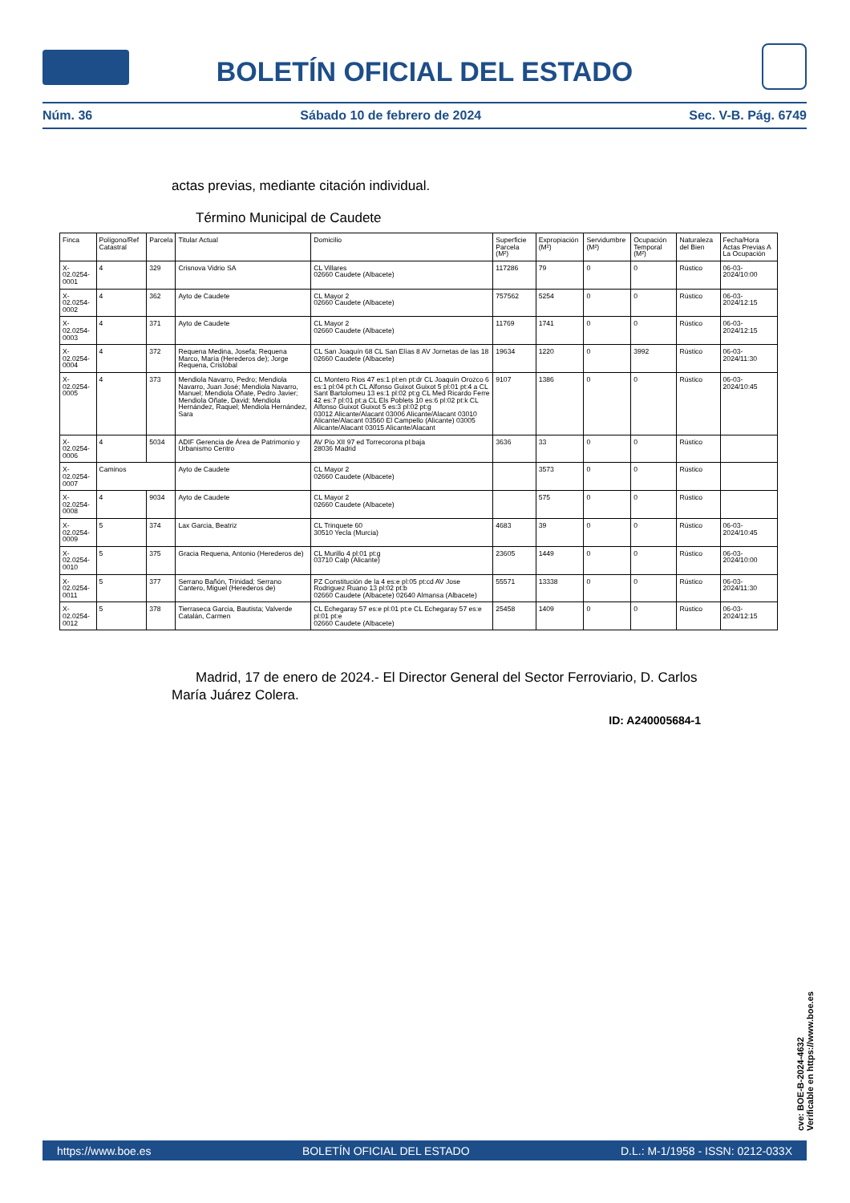BOLETÍN OFICIAL DEL ESTADO
Núm. 36 Sábado 10 de febrero de 2024 Sec. V-B. Pág. 6749
actas previas, mediante citación individual.
Término Municipal de Caudete
| Finca | Polígono/Ref Catastral | Parcela | Titular Actual | Domicilio | Superficie Parcela (M²) | Expropiación (M²) | Servidumbre (M²) | Ocupación Temporal (M²) | Naturaleza del Bien | Fecha/Hora Actas Previas A La Ocupación |
| --- | --- | --- | --- | --- | --- | --- | --- | --- | --- | --- |
| X-02.0254-0001 | 4 | 329 | Crisnova Vidrio SA | CL Villares 02660 Caudete (Albacete) | 117286 | 79 | 0 | 0 | Rústico | 06-03-2024/10:00 |
| X-02.0254-0002 | 4 | 362 | Ayto de Caudete | CL Mayor 2 02660 Caudete (Albacete) | 757562 | 5254 | 0 | 0 | Rústico | 06-03-2024/12:15 |
| X-02.0254-0003 | 4 | 371 | Ayto de Caudete | CL Mayor 2 02660 Caudete (Albacete) | 11769 | 1741 | 0 | 0 | Rústico | 06-03-2024/12:15 |
| X-02.0254-0004 | 4 | 372 | Requena Medina, Josefa; Requena Marco, María (Herederos de); Jorge Requena, Cristóbal | CL San Joaquín 68 CL San Elías 8 AV Jornetas de las 18 02660 Caudete (Albacete) | 19634 | 1220 | 0 | 3992 | Rústico | 06-03-2024/11:30 |
| X-02.0254-0005 | 4 | 373 | Mendiola Navarro, Pedro; Mendiola Navarro, Juan José; Mendiola Navarro, Manuel; Mendiola Oñate, Pedro Javier; Mendiola Oñate, David; Mendiola Hernández, Raquel; Mendiola Hernández, Sara | CL Montero Rios 47 es:1 pl:en pt:dr CL Joaquín Orozco 6 es:1 pl:04 pt:h CL Alfonso Guixot Guixot 5 pl:01 pt:4 a CL Sant Bartolomeu 13 es:1 pl:02 pt:g CL Med Ricardo Ferre 42 es:7 pl:01 pt:a CL Els Poblets 10 es:6 pl:02 pt:k CL Alfonso Guixot Guixot 5 es:3 pl:02 pt:g 03012 Alicante/Alacant 03006 Alicante/Alacant 03010 Alicante/Alacant 03560 El Campello (Alicante) 03005 Alicante/Alacant 03015 Alicante/Alacant | 9107 | 1386 | 0 | 0 | Rústico | 06-03-2024/10:45 |
| X-02.0254-0006 | 4 | 5034 | ADIF Gerencia de Área de Patrimonio y Urbanismo Centro | AV Pío XII 97 ed Torrecorona pl:baja 28036 Madrid | 3636 | 33 | 0 | 0 | Rústico | |
| X-02.0254-0007 | Caminos | | Ayto de Caudete | CL Mayor 2 02660 Caudete (Albacete) | | 3573 | 0 | 0 | Rústico | |
| X-02.0254-0008 | 4 | 9034 | Ayto de Caudete | CL Mayor 2 02660 Caudete (Albacete) | | 575 | 0 | 0 | Rústico | |
| X-02.0254-0009 | 5 | 374 | Lax Garcia, Beatriz | CL Trinquete 60 30510 Yecla (Murcia) | 4683 | 39 | 0 | 0 | Rústico | 06-03-2024/10:45 |
| X-02.0254-0010 | 5 | 375 | Gracia Requena, Antonio (Herederos de) | CL Murillo 4 pl:01 pt:g 03710 Calp (Alicante) | 23605 | 1449 | 0 | 0 | Rústico | 06-03-2024/10:00 |
| X-02.0254-0011 | 5 | 377 | Serrano Bañón, Trinidad; Serrano Cantero, Miguel (Herederos de) | PZ Constitución de la 4 es:e pl:05 pt:cd AV Jose Rodriguez Ruano 13 pl:02 pt:b 02660 Caudete (Albacete) 02640 Almansa (Albacete) | 55571 | 13338 | 0 | 0 | Rústico | 06-03-2024/11:30 |
| X-02.0254-0012 | 5 | 378 | Tierraseca Garcia, Bautista; Valverde Catalán, Carmen | CL Echegaray 57 es:e pl:01 pt:e CL Echegaray 57 es:e pl:01 pt:e 02660 Caudete (Albacete) | 25458 | 1409 | 0 | 0 | Rústico | 06-03-2024/12:15 |
Madrid, 17 de enero de 2024.- El Director General del Sector Ferroviario, D. Carlos María Juárez Colera.
ID: A240005684-1
cve: BOE-B-2024-4632
Verificable en https://www.boe.es
https://www.boe.es BOLETÍN OFICIAL DEL ESTADO D.L.: M-1/1958 - ISSN: 0212-033X